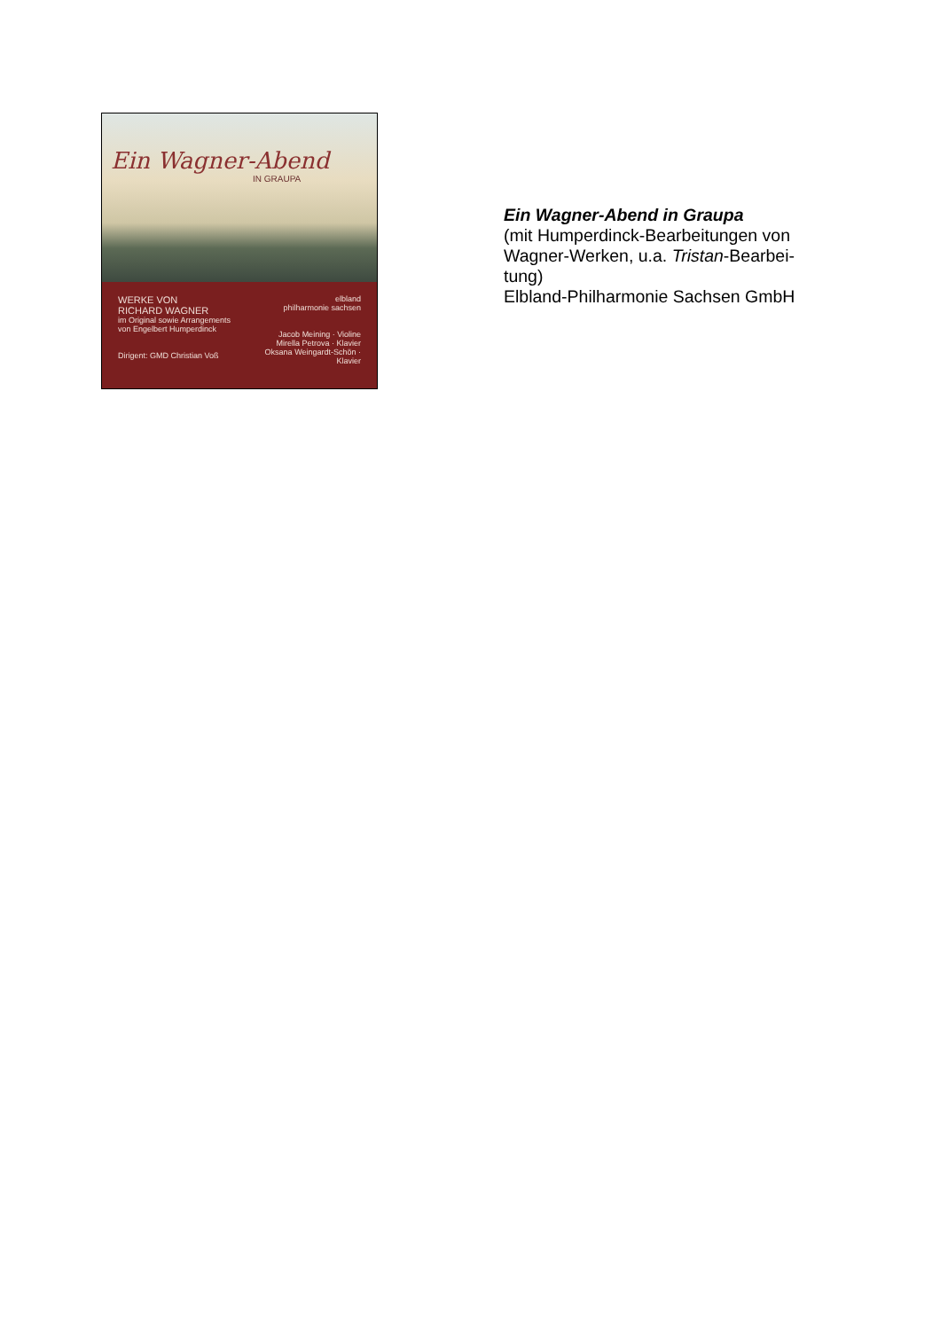Ein Wagner-Abend
IN GRAUPA
WERKE VON
RICHARD WAGNER
im Original sowie Arrangements
von Engelbert Humperdinck
Dirigent: GMD Christian Voß
elbland
philharmonie sachsen
Jacob Meining · Violine
Mirella Petrova · Klavier
Oksana Weingardt-Schön · Klavier
Ein Wagner-Abend in Graupa
(mit Humperdinck-Bearbeitungen von
Wagner-Werken, u.a. Tristan-Bearbei-
tung)
Elbland-Philharmonie Sachsen GmbH